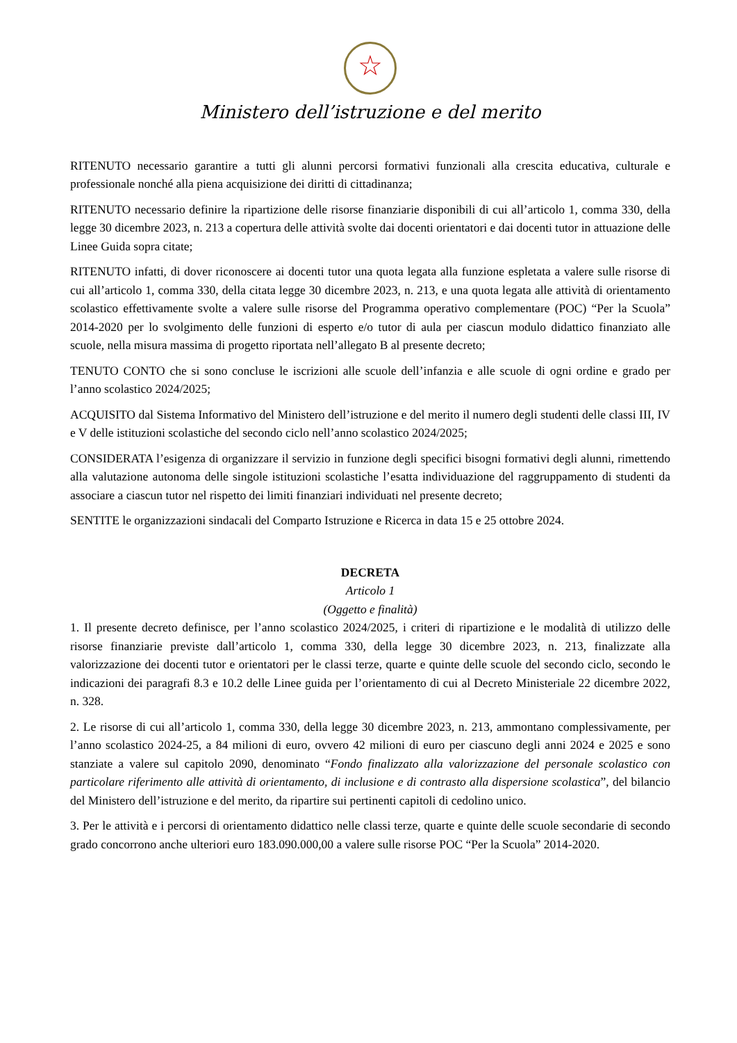☆
Ministero dell’istruzione e del merito
RITENUTO necessario garantire a tutti gli alunni percorsi formativi funzionali alla crescita educativa, culturale e professionale nonché alla piena acquisizione dei diritti di cittadinanza;
RITENUTO necessario definire la ripartizione delle risorse finanziarie disponibili di cui all’articolo 1, comma 330, della legge 30 dicembre 2023, n. 213 a copertura delle attività svolte dai docenti orientatori e dai docenti tutor in attuazione delle Linee Guida sopra citate;
RITENUTO infatti, di dover riconoscere ai docenti tutor una quota legata alla funzione espletata a valere sulle risorse di cui all’articolo 1, comma 330, della citata legge 30 dicembre 2023, n. 213, e una quota legata alle attività di orientamento scolastico effettivamente svolte a valere sulle risorse del Programma operativo complementare (POC) “Per la Scuola” 2014-2020 per lo svolgimento delle funzioni di esperto e/o tutor di aula per ciascun modulo didattico finanziato alle scuole, nella misura massima di progetto riportata nell’allegato B al presente decreto;
TENUTO CONTO che si sono concluse le iscrizioni alle scuole dell’infanzia e alle scuole di ogni ordine e grado per l’anno scolastico 2024/2025;
ACQUISITO dal Sistema Informativo del Ministero dell’istruzione e del merito il numero degli studenti delle classi III, IV e V delle istituzioni scolastiche del secondo ciclo nell’anno scolastico 2024/2025;
CONSIDERATA l’esigenza di organizzare il servizio in funzione degli specifici bisogni formativi degli alunni, rimettendo alla valutazione autonoma delle singole istituzioni scolastiche l’esatta individuazione del raggruppamento di studenti da associare a ciascun tutor nel rispetto dei limiti finanziari individuati nel presente decreto;
SENTITE le organizzazioni sindacali del Comparto Istruzione e Ricerca in data 15 e 25 ottobre 2024.
DECRETA
Articolo 1
(Oggetto e finalità)
1. Il presente decreto definisce, per l’anno scolastico 2024/2025, i criteri di ripartizione e le modalità di utilizzo delle risorse finanziarie previste dall’articolo 1, comma 330, della legge 30 dicembre 2023, n. 213, finalizzate alla valorizzazione dei docenti tutor e orientatori per le classi terze, quarte e quinte delle scuole del secondo ciclo, secondo le indicazioni dei paragrafi 8.3 e 10.2 delle Linee guida per l’orientamento di cui al Decreto Ministeriale 22 dicembre 2022, n. 328.
2. Le risorse di cui all’articolo 1, comma 330, della legge 30 dicembre 2023, n. 213, ammontano complessivamente, per l’anno scolastico 2024-25, a 84 milioni di euro, ovvero 42 milioni di euro per ciascuno degli anni 2024 e 2025 e sono stanziate a valere sul capitolo 2090, denominato “Fondo finalizzato alla valorizzazione del personale scolastico con particolare riferimento alle attività di orientamento, di inclusione e di contrasto alla dispersione scolastica”, del bilancio del Ministero dell’istruzione e del merito, da ripartire sui pertinenti capitoli di cedolino unico.
3. Per le attività e i percorsi di orientamento didattico nelle classi terze, quarte e quinte delle scuole secondarie di secondo grado concorrono anche ulteriori euro 183.090.000,00 a valere sulle risorse POC “Per la Scuola” 2014-2020.